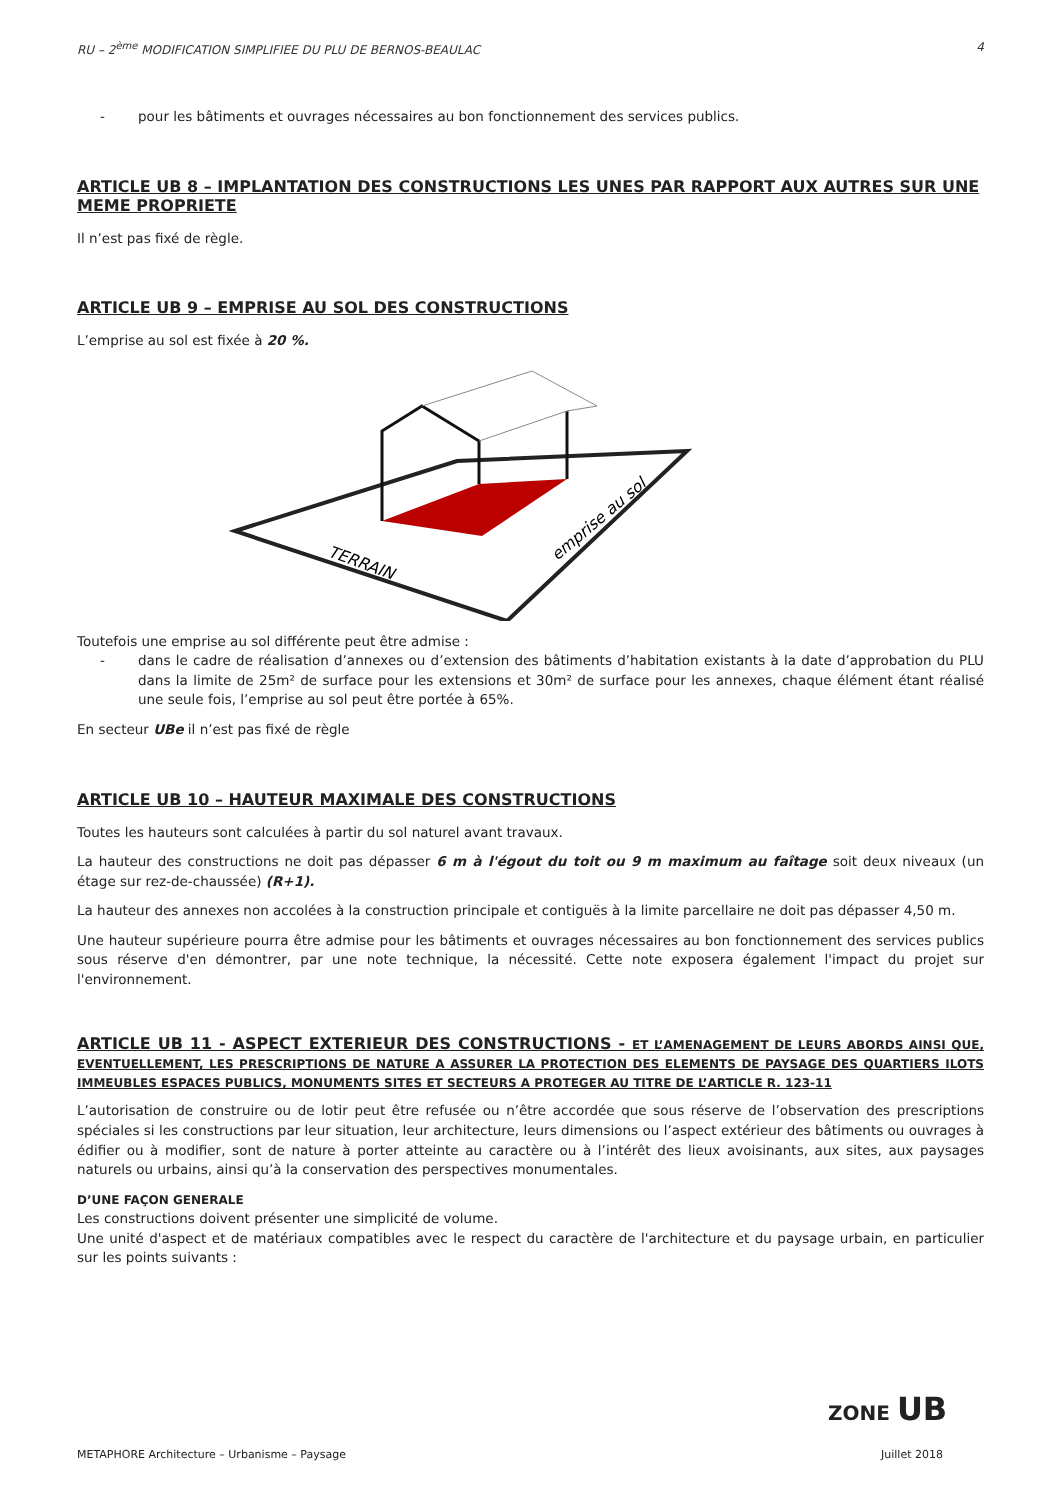RU – 2<sup>ème</sup> MODIFICATION SIMPLIFIEE DU PLU DE BERNOS-BEAULAC 4
- pour les bâtiments et ouvrages nécessaires au bon fonctionnement des services publics.
ARTICLE UB 8 – IMPLANTATION DES CONSTRUCTIONS LES UNES PAR RAPPORT AUX AUTRES SUR UNE MEME PROPRIETE
Il n’est pas fixé de règle.
ARTICLE UB 9 – EMPRISE AU SOL DES CONSTRUCTIONS
L’emprise au sol est fixée à 20 %.
TERRAIN
emprise au sol
Toutefois une emprise au sol différente peut être admise :
- dans le cadre de réalisation d’annexes ou d’extension des bâtiments d’habitation existants à la date d’approbation du PLU dans la limite de 25m² de surface pour les extensions et 30m² de surface pour les annexes, chaque élément étant réalisé une seule fois, l’emprise au sol peut être portée à 65%.
En secteur UBe il n’est pas fixé de règle
ARTICLE UB 10 – HAUTEUR MAXIMALE DES CONSTRUCTIONS
Toutes les hauteurs sont calculées à partir du sol naturel avant travaux.
La hauteur des constructions ne doit pas dépasser 6 m à l'égout du toit ou 9 m maximum au faîtage soit deux niveaux (un étage sur rez-de-chaussée) (R+1).
La hauteur des annexes non accolées à la construction principale et contiguës à la limite parcellaire ne doit pas dépasser 4,50 m.
Une hauteur supérieure pourra être admise pour les bâtiments et ouvrages nécessaires au bon fonctionnement des services publics sous réserve d'en démontrer, par une note technique, la nécessité. Cette note exposera également l'impact du projet sur l'environnement.
ARTICLE UB 11 - ASPECT EXTERIEUR DES CONSTRUCTIONS - ET L’AMENAGEMENT DE LEURS ABORDS AINSI QUE, EVENTUELLEMENT, LES PRESCRIPTIONS DE NATURE A ASSURER LA PROTECTION DES ELEMENTS DE PAYSAGE DES QUARTIERS ILOTS IMMEUBLES ESPACES PUBLICS, MONUMENTS SITES ET SECTEURS A PROTEGER AU TITRE DE L’ARTICLE R. 123-11
L’autorisation de construire ou de lotir peut être refusée ou n’être accordée que sous réserve de l’observation des prescriptions spéciales si les constructions par leur situation, leur architecture, leurs dimensions ou l’aspect extérieur des bâtiments ou ouvrages à édifier ou à modifier, sont de nature à porter atteinte au caractère ou à l’intérêt des lieux avoisinants, aux sites, aux paysages naturels ou urbains, ainsi qu’à la conservation des perspectives monumentales.
D’UNE FAÇON GENERALE
Les constructions doivent présenter une simplicité de volume.
Une unité d'aspect et de matériaux compatibles avec le respect du caractère de l'architecture et du paysage urbain, en particulier sur les points suivants :
ZONE UB
METAPHORE Architecture – Urbanisme – Paysage Juillet 2018